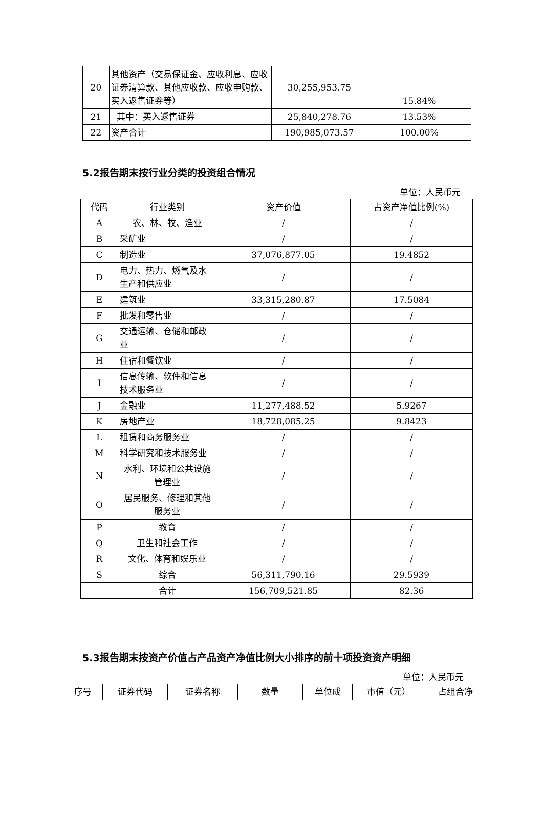| 20 | 其他资产（交易保证金、应收利息、应收证券清算款、其他应收款、应收申购款、买入返售证券等） | 30,255,953.75 | 15.84% |
| 21 | 其中：买入返售证券 | 25,840,278.76 | 13.53% |
| 22 | 资产合计 | 190,985,073.57 | 100.00% |
5.2报告期末按行业分类的投资组合情况
单位：人民币元
| 代码 | 行业类别 | 资产价值 | 占资产净值比例(%) |
| --- | --- | --- | --- |
| A | 农、林、牧、渔业 | / | / |
| B | 采矿业 | / | / |
| C | 制造业 | 37,076,877.05 | 19.4852 |
| D | 电力、热力、燃气及水生产和供应业 | / | / |
| E | 建筑业 | 33,315,280.87 | 17.5084 |
| F | 批发和零售业 | / | / |
| G | 交通运输、仓储和邮政业 | / | / |
| H | 住宿和餐饮业 | / | / |
| I | 信息传输、软件和信息技术服务业 | / | / |
| J | 金融业 | 11,277,488.52 | 5.9267 |
| K | 房地产业 | 18,728,085.25 | 9.8423 |
| L | 租赁和商务服务业 | / | / |
| M | 科学研究和技术服务业 | / | / |
| N | 水利、环境和公共设施管理业 | / | / |
| O | 居民服务、修理和其他服务业 | / | / |
| P | 教育 | / | / |
| Q | 卫生和社会工作 | / | / |
| R | 文化、体育和娱乐业 | / | / |
| S | 综合 | 56,311,790.16 | 29.5939 |
| | 合计 | 156,709,521.85 | 82.36 |
5.3报告期末按资产价值占产品资产净值比例大小排序的前十项投资资产明细
单位：人民币元
| 序号 | 证券代码 | 证券名称 | 数量 | 单位成 | 市值（元） | 占组合净 |